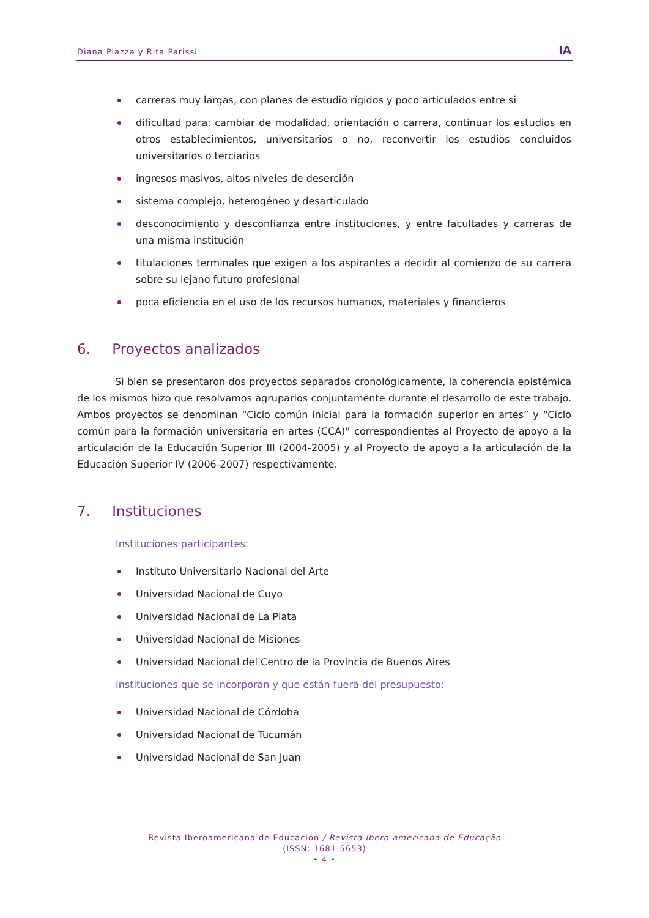Diana Piazza y Rita Parissi IA
carreras muy largas, con planes de estudio rígidos y poco articulados entre si
dificultad para: cambiar de modalidad, orientación o carrera, continuar los estudios en otros establecimientos, universitarios o no, reconvertir los estudios concluidos universitarios o terciarios
ingresos masivos, altos niveles de deserción
sistema complejo, heterogéneo y desarticulado
desconocimiento y desconfianza entre instituciones, y entre facultades y carreras de una misma institución
titulaciones terminales que exigen a los aspirantes a decidir al comienzo de su carrera sobre su lejano futuro profesional
poca eficiencia en el uso de los recursos humanos, materiales y financieros
6. Proyectos analizados
Si bien se presentaron dos proyectos separados cronológicamente, la coherencia epistémica de los mismos hizo que resolvamos agruparlos conjuntamente durante el desarrollo de este trabajo. Ambos proyectos se denominan “Ciclo común inicial para la formación superior en artes” y “Ciclo común para la formación universitaria en artes (CCA)” correspondientes al Proyecto de apoyo a la articulación de la Educación Superior III (2004-2005) y al Proyecto de apoyo a la articulación de la Educación Superior IV (2006-2007) respectivamente.
7. Instituciones
Instituciones participantes:
Instituto Universitario Nacional del Arte
Universidad Nacional de Cuyo
Universidad Nacional de La Plata
Universidad Nacional de Misiones
Universidad Nacional del Centro de la Provincia de Buenos Aires
Instituciones que se incorporan y que están fuera del presupuesto:
Universidad Nacional de Córdoba
Universidad Nacional de Tucumán
Universidad Nacional de San Juan
Revista Iberoamericana de Educación / Revista Ibero-americana de Educação
(ISSN: 1681-5653)
• 4 •